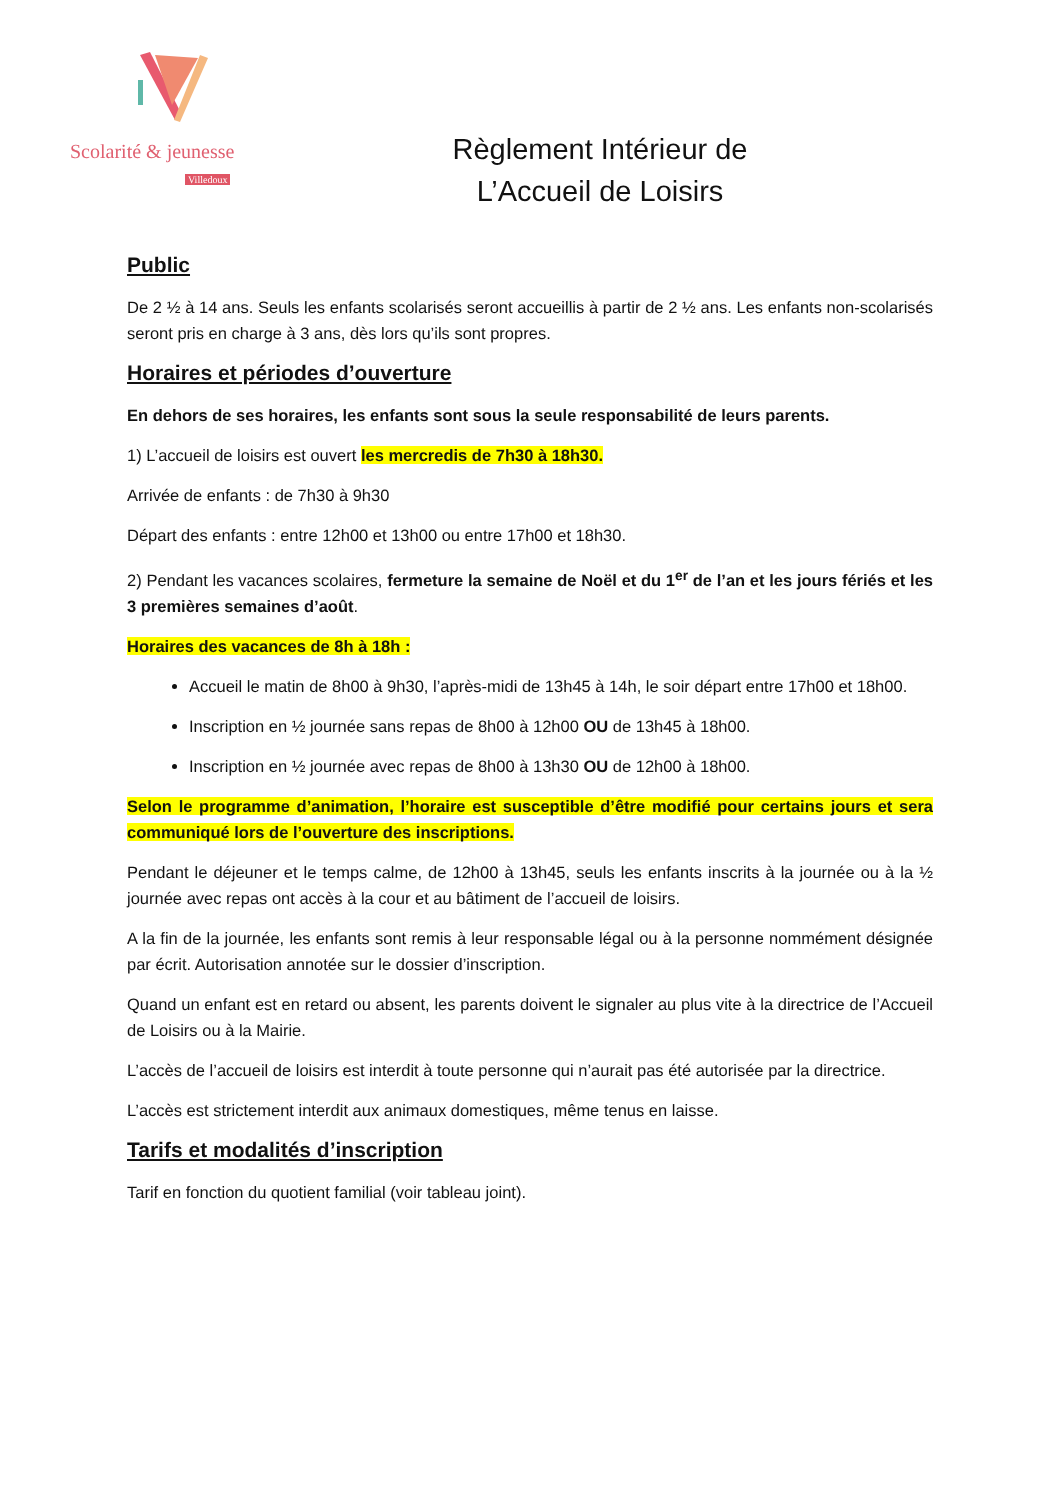Scolarité & jeunesse
Villedoux
Règlement Intérieur de
L’Accueil de Loisirs
Public
De 2 ½ à 14 ans. Seuls les enfants scolarisés seront accueillis à partir de 2 ½ ans. Les enfants non-scolarisés seront pris en charge à 3 ans, dès lors qu’ils sont propres.
Horaires et périodes d’ouverture
En dehors de ses horaires, les enfants sont sous la seule responsabilité de leurs parents.
1) L’accueil de loisirs est ouvert les mercredis de 7h30 à 18h30.
Arrivée de enfants : de 7h30 à 9h30
Départ des enfants : entre 12h00 et 13h00 ou entre 17h00 et 18h30.
2) Pendant les vacances scolaires, fermeture la semaine de Noël et du 1<sup>er</sup> de l’an et les jours fériés et les 3 premières semaines d’août.
Horaires des vacances de 8h à 18h :
Accueil le matin de 8h00 à 9h30, l’après-midi de 13h45 à 14h, le soir départ entre 17h00 et 18h00.
Inscription en ½ journée sans repas de 8h00 à 12h00 OU de 13h45 à 18h00.
Inscription en ½ journée avec repas de 8h00 à 13h30 OU de 12h00 à 18h00.
Selon le programme d’animation, l’horaire est susceptible d’être modifié pour certains jours et sera communiqué lors de l’ouverture des inscriptions.
Pendant le déjeuner et le temps calme, de 12h00 à 13h45, seuls les enfants inscrits à la journée ou à la ½ journée avec repas ont accès à la cour et au bâtiment de l’accueil de loisirs.
A la fin de la journée, les enfants sont remis à leur responsable légal ou à la personne nommément désignée par écrit. Autorisation annotée sur le dossier d’inscription.
Quand un enfant est en retard ou absent, les parents doivent le signaler au plus vite à la directrice de l’Accueil de Loisirs ou à la Mairie.
L’accès de l’accueil de loisirs est interdit à toute personne qui n’aurait pas été autorisée par la directrice.
L’accès est strictement interdit aux animaux domestiques, même tenus en laisse.
Tarifs et modalités d’inscription
Tarif en fonction du quotient familial (voir tableau joint).